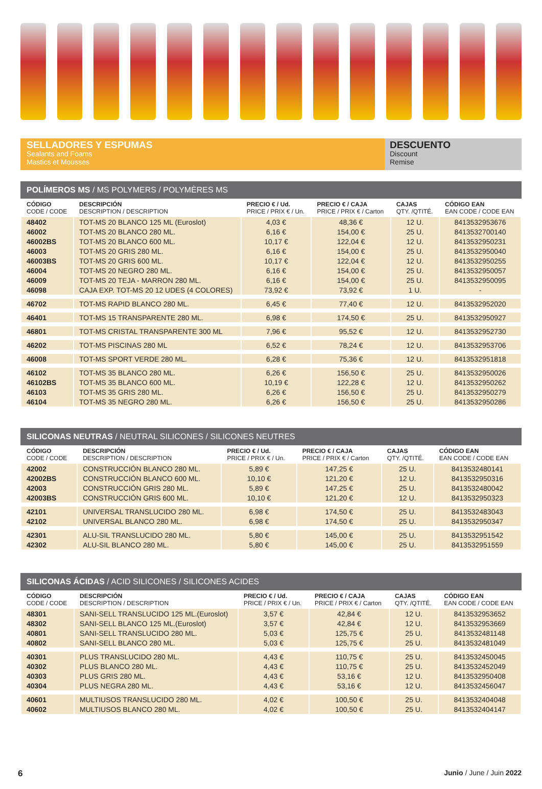SELLADORES Y ESPUMAS
Sealants and Foams
Mastics et Mousses
DESCUENTO
Discount
Remise
POLÍMEROS MS / MS POLYMERS / POLYMÈRES MS
| CÓDIGO CODE / CODE | DESCRIPCIÓN DESCRIPTION / DESCRIPTION | PRECIO € / Ud. PRICE / PRIX € / Un. | PRECIO € / CAJA PRICE / PRIX € / Carton | CAJAS QTY. /QTITÉ. | CÓDIGO EAN EAN CODE / CODE EAN |
| --- | --- | --- | --- | --- | --- |
| 48402 | TOT-MS 20 BLANCO 125 ML (Euroslot) | 4,03 € | 48,36 € | 12 U. | 8413532953676 |
| 46002 | TOT-MS 20 BLANCO 280 ML. | 6,16 € | 154,00 € | 25 U. | 8413532700140 |
| 46002BS | TOT-MS 20 BLANCO 600 ML. | 10,17 € | 122,04 € | 12 U. | 8413532950231 |
| 46003 | TOT-MS 20 GRIS 280 ML. | 6,16 € | 154,00 € | 25 U. | 8413532950040 |
| 46003BS | TOT-MS 20 GRIS 600 ML. | 10,17 € | 122,04 € | 12 U. | 8413532950255 |
| 46004 | TOT-MS 20 NEGRO 280 ML. | 6,16 € | 154,00 € | 25 U. | 8413532950057 |
| 46009 | TOT-MS 20 TEJA - MARRON 280 ML. | 6,16 € | 154,00 € | 25 U. | 8413532950095 |
| 46098 | CAJA EXP. TOT-MS 20 12 UDES (4 COLORES) | 73,92 € | 73,92 € | 1 U. | - |
| 46702 | TOT-MS RAPID BLANCO 280 ML. | 6,45 € | 77,40 € | 12 U. | 8413532952020 |
| 46401 | TOT-MS 15 TRANSPARENTE 280 ML. | 6,98 € | 174,50 € | 25 U. | 8413532950927 |
| 46801 | TOT-MS CRISTAL TRANSPARENTE 300 ML | 7,96 € | 95,52 € | 12 U. | 8413532952730 |
| 46202 | TOT-MS PISCINAS 280 ML | 6,52 € | 78,24 € | 12 U. | 8413532953706 |
| 46008 | TOT-MS SPORT VERDE 280 ML. | 6,28 € | 75,36 € | 12 U. | 8413532951818 |
| 46102 | TOT-MS 35 BLANCO 280 ML. | 6,26 € | 156,50 € | 25 U. | 8413532950026 |
| 46102BS | TOT-MS 35 BLANCO 600 ML. | 10,19 € | 122,28 € | 12 U. | 8413532950262 |
| 46103 | TOT-MS 35 GRIS 280 ML. | 6,26 € | 156,50 € | 25 U. | 8413532950279 |
| 46104 | TOT-MS 35 NEGRO 280 ML. | 6,26 € | 156,50 € | 25 U. | 8413532950286 |
SILICONAS NEUTRAS / NEUTRAL SILICONES / SILICONES NEUTRES
| CÓDIGO CODE / CODE | DESCRIPCIÓN DESCRIPTION / DESCRIPTION | PRECIO € / Ud. PRICE / PRIX € / Un. | PRECIO € / CAJA PRICE / PRIX € / Carton | CAJAS QTY. /QTITÉ. | CÓDIGO EAN EAN CODE / CODE EAN |
| --- | --- | --- | --- | --- | --- |
| 42002 | CONSTRUCCIÓN BLANCO 280 ML. | 5,89 € | 147,25 € | 25 U. | 8413532480141 |
| 42002BS | CONSTRUCCIÓN BLANCO 600 ML. | 10,10 € | 121,20 € | 12 U. | 8413532950316 |
| 42003 | CONSTRUCCIÓN GRIS 280 ML. | 5,89 € | 147,25 € | 25 U. | 8413532480042 |
| 42003BS | CONSTRUCCIÓN GRIS 600 ML. | 10,10 € | 121,20 € | 12 U. | 8413532950323 |
| 42101 | UNIVERSAL TRANSLUCIDO 280 ML. | 6,98 € | 174,50 € | 25 U. | 8413532483043 |
| 42102 | UNIVERSAL BLANCO 280 ML. | 6,98 € | 174,50 € | 25 U. | 8413532950347 |
| 42301 | ALU-SIL TRANSLUCIDO 280 ML. | 5,80 € | 145,00 € | 25 U. | 8413532951542 |
| 42302 | ALU-SIL BLANCO 280 ML. | 5,80 € | 145,00 € | 25 U. | 8413532951559 |
SILICONAS ÁCIDAS / ACID SILICONES / SILICONES ACIDES
| CÓDIGO CODE / CODE | DESCRIPCIÓN DESCRIPTION / DESCRIPTION | PRECIO € / Ud. PRICE / PRIX € / Un. | PRECIO € / CAJA PRICE / PRIX € / Carton | CAJAS QTY. /QTITÉ. | CÓDIGO EAN EAN CODE / CODE EAN |
| --- | --- | --- | --- | --- | --- |
| 48301 | SANI-SELL TRANSLUCIDO 125 ML.(Euroslot) | 3,57 € | 42,84 € | 12 U. | 8413532953652 |
| 48302 | SANI-SELL BLANCO 125 ML.(Euroslot) | 3,57 € | 42,84 € | 12 U. | 8413532953669 |
| 40801 | SANI-SELL TRANSLUCIDO 280 ML. | 5,03 € | 125,75 € | 25 U. | 8413532481148 |
| 40802 | SANI-SELL BLANCO 280 ML. | 5,03 € | 125,75 € | 25 U. | 8413532481049 |
| 40301 | PLUS TRANSLUCIDO 280 ML. | 4,43 € | 110,75 € | 25 U. | 8413532450045 |
| 40302 | PLUS BLANCO 280 ML. | 4,43 € | 110,75 € | 25 U. | 8413532452049 |
| 40303 | PLUS GRIS 280 ML. | 4,43 € | 53,16 € | 12 U. | 8413532950408 |
| 40304 | PLUS NEGRA 280 ML. | 4,43 € | 53,16 € | 12 U. | 8413532456047 |
| 40601 | MULTIUSOS TRANSLUCIDO 280 ML. | 4,02 € | 100,50 € | 25 U. | 8413532404048 |
| 40602 | MULTIUSOS BLANCO 280 ML. | 4,02 € | 100,50 € | 25 U. | 8413532404147 |
6 Junio / June / Juin 2022